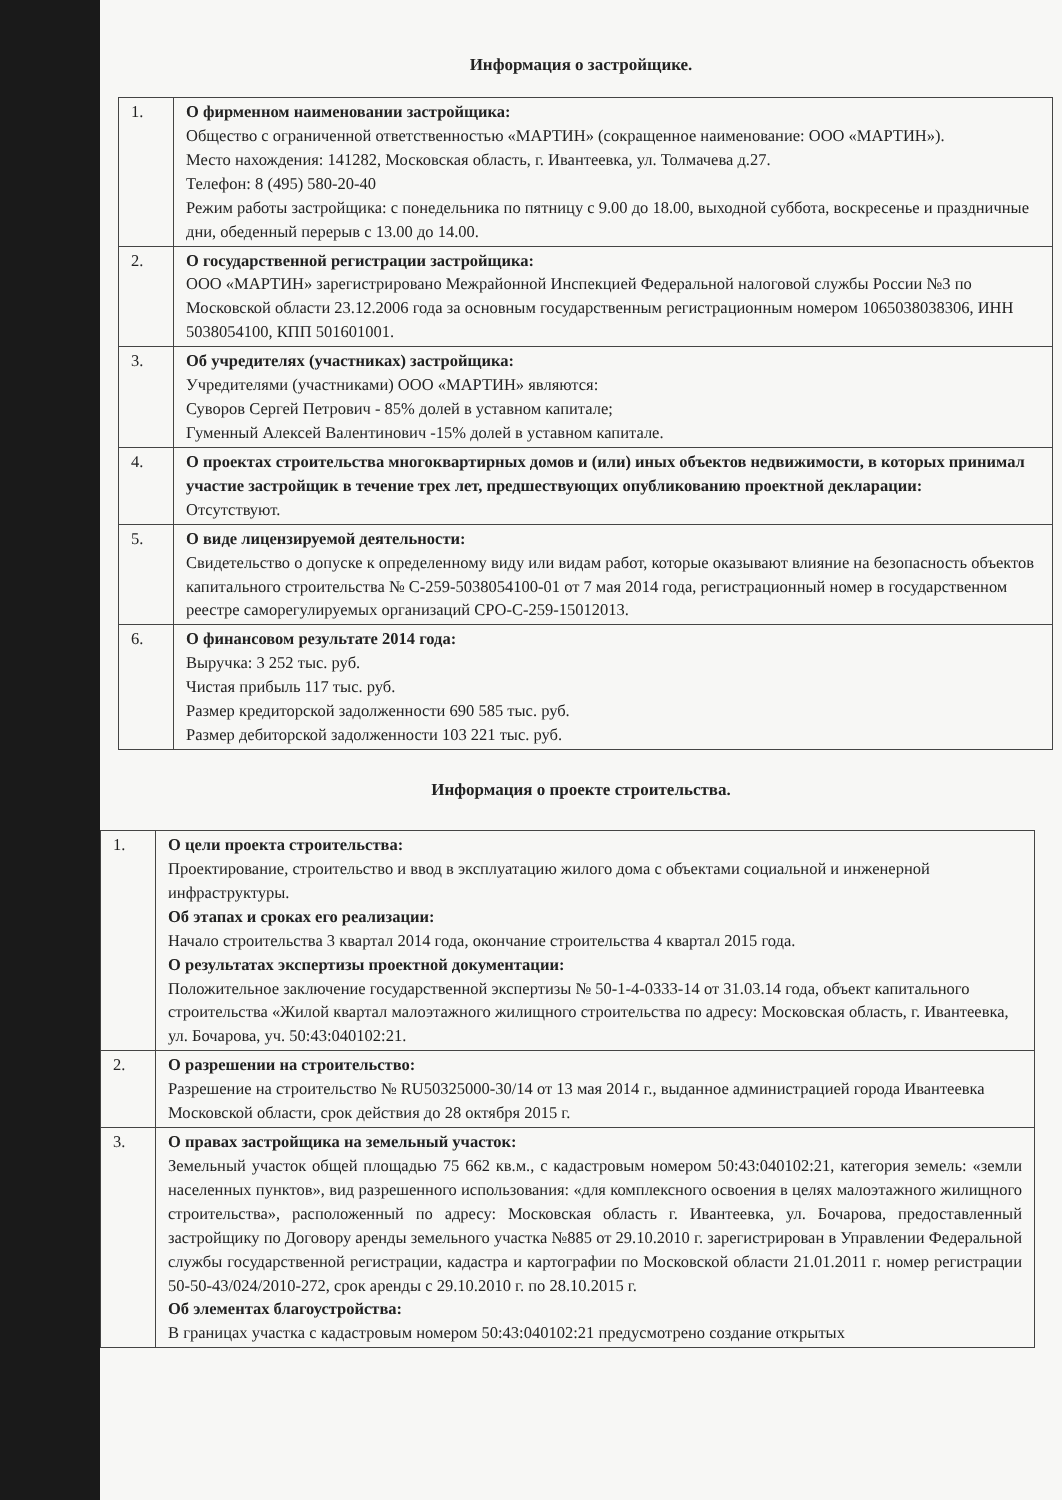Информация о застройщике.
| 1. | О фирменном наименовании застройщика: Общество с ограниченной ответственностью «МАРТИН» (сокращенное наименование: ООО «МАРТИН»). Место нахождения: 141282, Московская область, г. Ивантеевка, ул. Толмачева д.27. Телефон: 8 (495) 580-20-40 Режим работы застройщика: с понедельника по пятницу с 9.00 до 18.00, выходной суббота, воскресенье и праздничные дни, обеденный перерыв с 13.00 до 14.00. |
| 2. | О государственной регистрации застройщика: ООО «МАРТИН» зарегистрировано Межрайонной Инспекцией Федеральной налоговой службы России №3 по Московской области 23.12.2006 года за основным государственным регистрационным номером 1065038038306, ИНН 5038054100, КПП 501601001. |
| 3. | Об учредителях (участниках) застройщика: Учредителями (участниками) ООО «МАРТИН» являются: Суворов Сергей Петрович - 85% долей в уставном капитале; Гуменный Алексей Валентинович -15% долей в уставном капитале. |
| 4. | О проектах строительства многоквартирных домов и (или) иных объектов недвижимости, в которых принимал участие застройщик в течение трех лет, предшествующих опубликованию проектной декларации: Отсутствуют. |
| 5. | О виде лицензируемой деятельности: Свидетельство о допуске к определенному виду или видам работ, которые оказывают влияние на безопасность объектов капитального строительства № С-259-5038054100-01 от 7 мая 2014 года, регистрационный номер в государственном реестре саморегулируемых организаций СРО-С-259-15012013. |
| 6. | О финансовом результате 2014 года: Выручка: 3 252 тыс. руб. Чистая прибыль 117 тыс. руб. Размер кредиторской задолженности 690 585 тыс. руб. Размер дебиторской задолженности 103 221 тыс. руб. |
Информация о проекте строительства.
| 1. | О цели проекта строительства: Проектирование, строительство и ввод в эксплуатацию жилого дома с объектами социальной и инженерной инфраструктуры. Об этапах и сроках его реализации: Начало строительства 3 квартал 2014 года, окончание строительства 4 квартал 2015 года. О результатах экспертизы проектной документации: Положительное заключение государственной экспертизы № 50-1-4-0333-14 от 31.03.14 года, объект капитального строительства «Жилой квартал малоэтажного жилищного строительства по адресу: Московская область, г. Ивантеевка, ул. Бочарова, уч. 50:43:040102:21. |
| 2. | О разрешении на строительство: Разрешение на строительство № RU50325000-30/14 от 13 мая 2014 г., выданное администрацией города Ивантеевка Московской области, срок действия до 28 октября 2015 г. |
| 3. | О правах застройщика на земельный участок: Земельный участок общей площадью 75 662 кв.м., с кадастровым номером 50:43:040102:21, категория земель: «земли населенных пунктов», вид разрешенного использования: «для комплексного освоения в целях малоэтажного жилищного строительства», расположенный по адресу: Московская область г. Ивантеевка, ул. Бочарова, предоставленный застройщику по Договору аренды земельного участка №885 от 29.10.2010 г. зарегистрирован в Управлении Федеральной службы государственной регистрации, кадастра и картографии по Московской области 21.01.2011 г. номер регистрации 50-50-43/024/2010-272, срок аренды с 29.10.2010 г. по 28.10.2015 г. Об элементах благоустройства: В границах участка с кадастровым номером 50:43:040102:21 предусмотрено создание открытых |